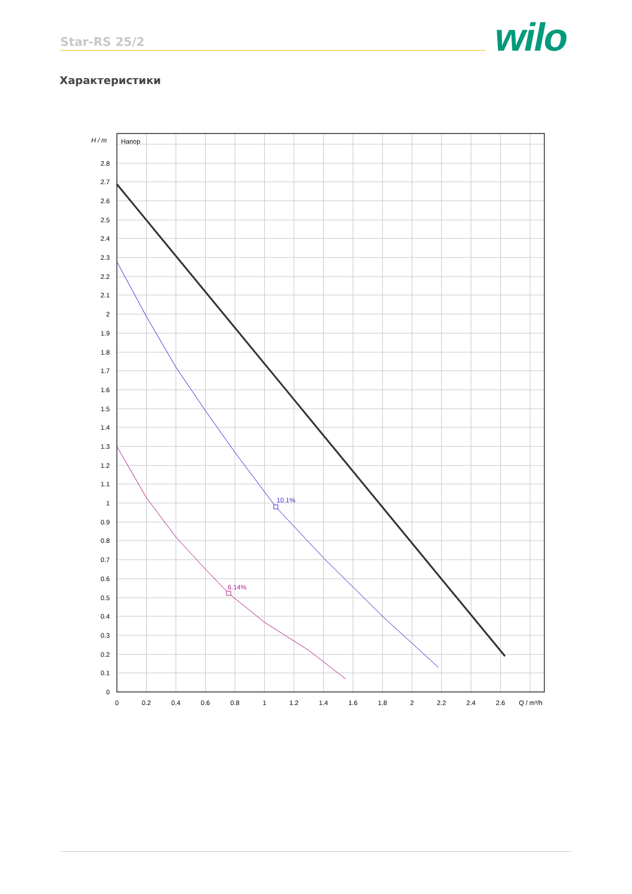Star-RS 25/2 wilo
Характеристики
10.1%
6.14%
Напор
H / m
0
0.1
0.2
0.3
0.4
0.5
0.6
0.7
0.8
0.9
1
1.1
1.2
1.3
1.4
1.5
1.6
1.7
1.8
1.9
2
2.1
2.2
2.3
2.4
2.5
2.6
2.7
2.8
0
0.2
0.4
0.6
0.8
1
1.2
1.4
1.6
1.8
2
2.2
2.4
2.6
Q / m³/h